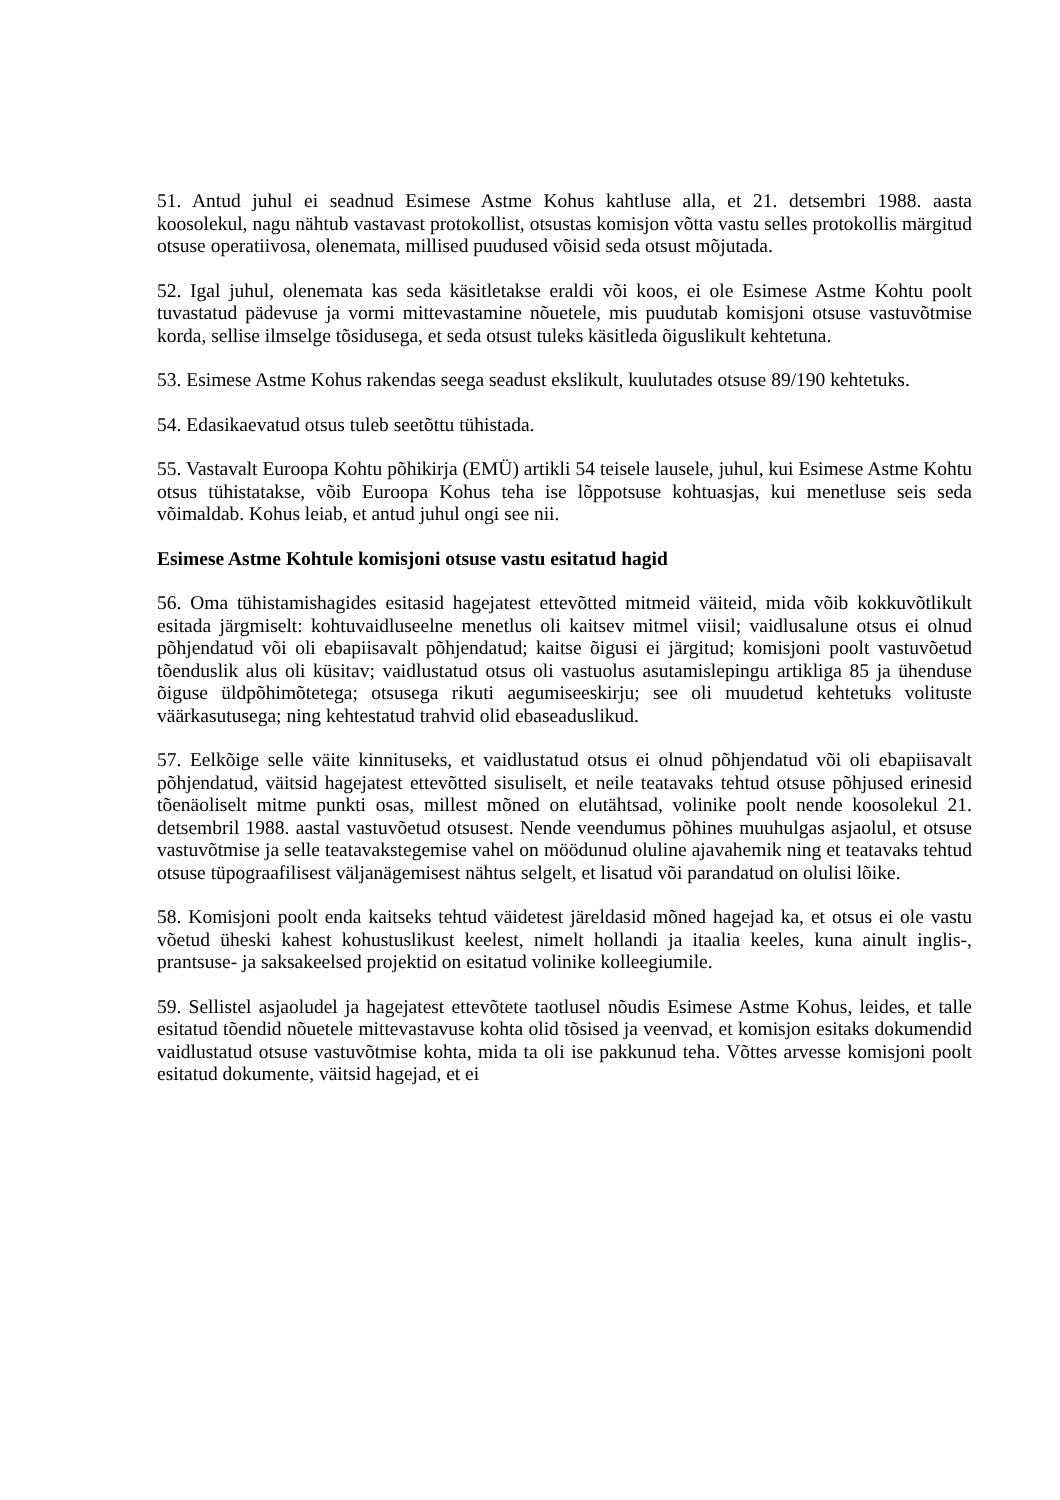51. Antud juhul ei seadnud Esimese Astme Kohus kahtluse alla, et 21. detsembri 1988. aasta koosolekul, nagu nähtub vastavast protokollist, otsustas komisjon võtta vastu selles protokollis märgitud otsuse operatiivosa, olenemata, millised puudused võisid seda otsust mõjutada.
52. Igal juhul, olenemata kas seda käsitletakse eraldi või koos, ei ole Esimese Astme Kohtu poolt tuvastatud pädevuse ja vormi mittevastamine nõuetele, mis puudutab komisjoni otsuse vastuvõtmise korda, sellise ilmselge tõsidusega, et seda otsust tuleks käsitleda õiguslikult kehtetuna.
53. Esimese Astme Kohus rakendas seega seadust ekslikult, kuulutades otsuse 89/190 kehtetuks.
54. Edasikaevatud otsus tuleb seetõttu tühistada.
55. Vastavalt Euroopa Kohtu põhikirja (EMÜ) artikli 54 teisele lausele, juhul, kui Esimese Astme Kohtu otsus tühistatakse, võib Euroopa Kohus teha ise lõppotsuse kohtuasjas, kui menetluse seis seda võimaldab. Kohus leiab, et antud juhul ongi see nii.
Esimese Astme Kohtule komisjoni otsuse vastu esitatud hagid
56. Oma tühistamishagides esitasid hagejatest ettevõtted mitmeid väiteid, mida võib kokkuvõtlikult esitada järgmiselt: kohtuvaidluseelne menetlus oli kaitsev mitmel viisil; vaidlusalune otsus ei olnud põhjendatud või oli ebapiisavalt põhjendatud; kaitse õigusi ei järgitud; komisjoni poolt vastuvõetud tõenduslik alus oli küsitav; vaidlustatud otsus oli vastuolus asutamislepingu artikliga 85 ja ühenduse õiguse üldpõhimõtetega; otsusega rikuti aegumiseeskirju; see oli muudetud kehtetuks volituste väärkasutusega; ning kehtestatud trahvid olid ebaseaduslikud.
57. Eelkõige selle väite kinnituseks, et vaidlustatud otsus ei olnud põhjendatud või oli ebapiisavalt põhjendatud, väitsid hagejatest ettevõtted sisuliselt, et neile teatavaks tehtud otsuse põhjused erinesid tõenäoliselt mitme punkti osas, millest mõned on elutähtsad, volinike poolt nende koosolekul 21. detsembril 1988. aastal vastuvõetud otsusest. Nende veendumus põhines muuhulgas asjaolul, et otsuse vastuvõtmise ja selle teatavakstegemise vahel on möödunud oluline ajavahemik ning et teatavaks tehtud otsuse tüpograafilisest väljanägemisest nähtus selgelt, et lisatud või parandatud on olulisi lõike.
58. Komisjoni poolt enda kaitseks tehtud väidetest järeldasid mõned hagejad ka, et otsus ei ole vastu võetud üheski kahest kohustuslikust keelest, nimelt hollandi ja itaalia keeles, kuna ainult inglis-, prantsuse- ja saksakeelsed projektid on esitatud volinike kolleegiumile.
59. Sellistel asjaoludel ja hagejatest ettevõtete taotlusel nõudis Esimese Astme Kohus, leides, et talle esitatud tõendid nõuetele mittevastavuse kohta olid tõsised ja veenvad, et komisjon esitaks dokumendid vaidlustatud otsuse vastuvõtmise kohta, mida ta oli ise pakkunud teha. Võttes arvesse komisjoni poolt esitatud dokumente, väitsid hagejad, et ei